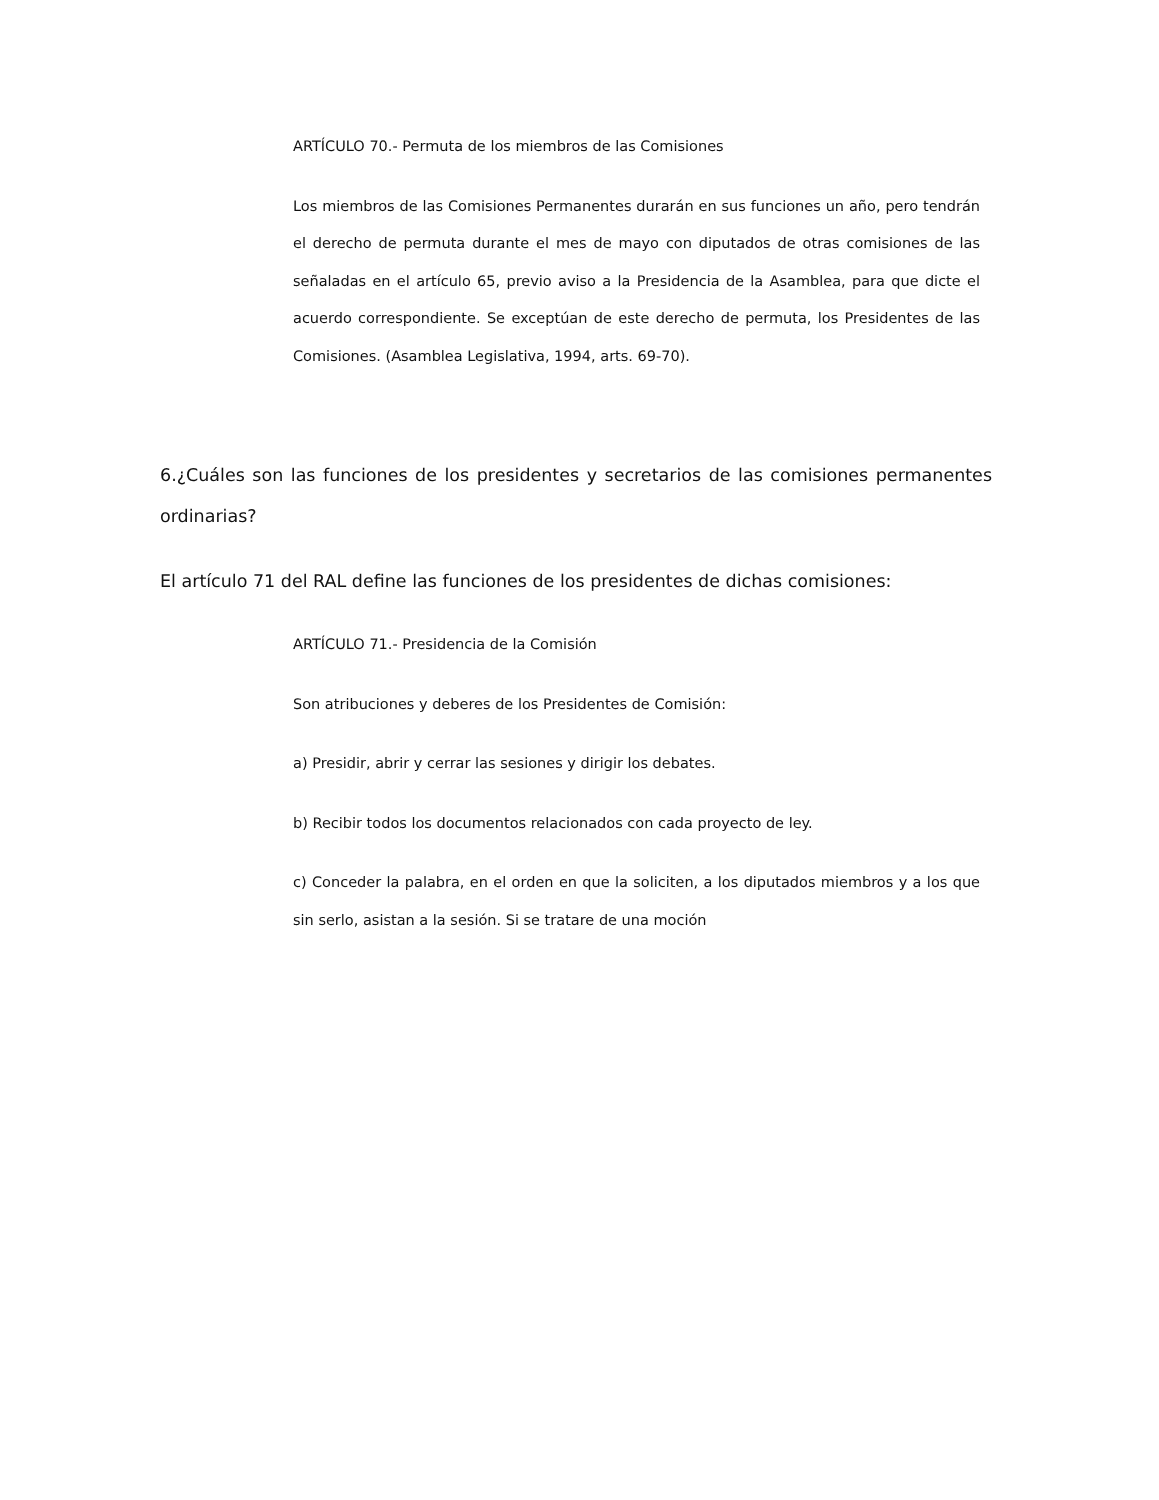ARTÍCULO 70.- Permuta de los miembros de las Comisiones
Los miembros de las Comisiones Permanentes durarán en sus funciones un año, pero tendrán el derecho de permuta durante el mes de mayo con diputados de otras comisiones de las señaladas en el artículo 65, previo aviso a la Presidencia de la Asamblea, para que dicte el acuerdo correspondiente. Se exceptúan de este derecho de permuta, los Presidentes de las Comisiones. (Asamblea Legislativa, 1994, arts. 69-70).
6.¿Cuáles son las funciones de los presidentes y secretarios de las comisiones permanentes ordinarias?
El artículo 71 del RAL define las funciones de los presidentes de dichas comisiones:
ARTÍCULO 71.- Presidencia de la Comisión
Son atribuciones y deberes de los Presidentes de Comisión:
a) Presidir, abrir y cerrar las sesiones y dirigir los debates.
b) Recibir todos los documentos relacionados con cada proyecto de ley.
c) Conceder la palabra, en el orden en que la soliciten, a los diputados miembros y a los que sin serlo, asistan a la sesión. Si se tratare de una moción